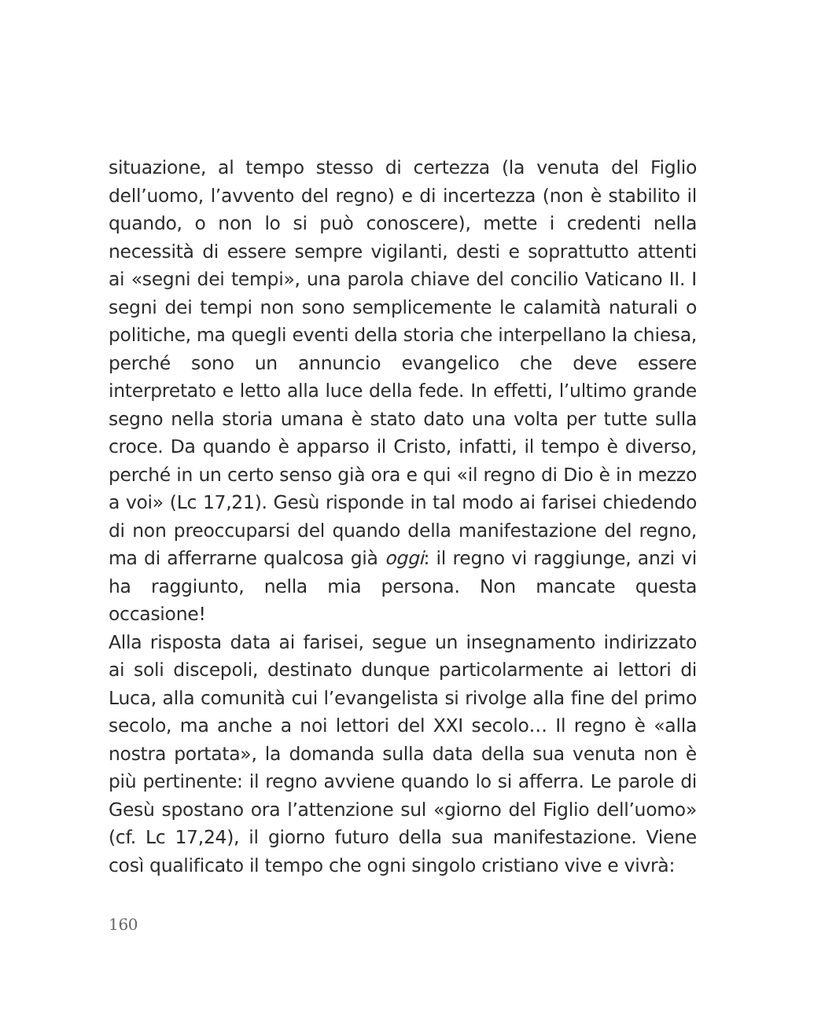situazione, al tempo stesso di certezza (la venuta del Figlio dell’uomo, l’avvento del regno) e di incertezza (non è stabilito il quando, o non lo si può conoscere), mette i credenti nella necessità di essere sempre vigilanti, desti e soprattutto attenti ai «segni dei tempi», una parola chiave del concilio Vaticano II. I segni dei tempi non sono semplicemente le calamità naturali o politiche, ma quegli eventi della storia che interpellano la chiesa, perché sono un annuncio evangelico che deve essere interpretato e letto alla luce della fede. In effetti, l’ultimo grande segno nella storia umana è stato dato una volta per tutte sulla croce. Da quando è apparso il Cristo, infatti, il tempo è diverso, perché in un certo senso già ora e qui «il regno di Dio è in mezzo a voi» (Lc 17,21). Gesù risponde in tal modo ai farisei chiedendo di non preoccuparsi del quando della manifestazione del regno, ma di afferrarne qualcosa già oggi: il regno vi raggiunge, anzi vi ha raggiunto, nella mia persona. Non mancate questa occasione!
Alla risposta data ai farisei, segue un insegnamento indirizzato ai soli discepoli, destinato dunque particolarmente ai lettori di Luca, alla comunità cui l’evangelista si rivolge alla fine del primo secolo, ma anche a noi lettori del XXI secolo… Il regno è «alla nostra portata», la domanda sulla data della sua venuta non è più pertinente: il regno avviene quando lo si afferra. Le parole di Gesù spostano ora l’attenzione sul «giorno del Figlio dell’uomo» (cf. Lc 17,24), il giorno futuro della sua manifestazione. Viene così qualificato il tempo che ogni singolo cristiano vive e vivrà:
160